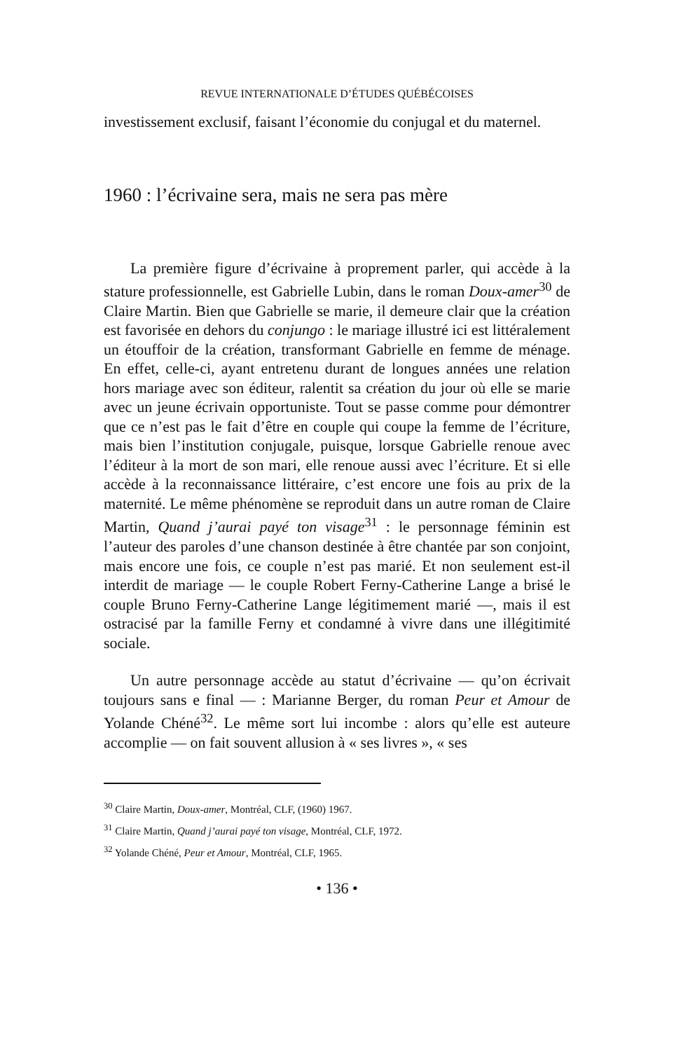REVUE INTERNATIONALE D’ÉTUDES QUÉBÉCOISES
investissement exclusif, faisant l’économie du conjugal et du maternel.
1960 : l’écrivaine sera, mais ne sera pas mère
La première figure d’écrivaine à proprement parler, qui accède à la stature professionnelle, est Gabrielle Lubin, dans le roman Doux-amer<sup>30</sup> de Claire Martin. Bien que Gabrielle se marie, il demeure clair que la création est favorisée en dehors du conjungo : le mariage illustré ici est littéralement un étouffoir de la création, transformant Gabrielle en femme de ménage. En effet, celle-ci, ayant entretenu durant de longues années une relation hors mariage avec son éditeur, ralentit sa création du jour où elle se marie avec un jeune écrivain opportuniste. Tout se passe comme pour démontrer que ce n’est pas le fait d’être en couple qui coupe la femme de l’écriture, mais bien l’institution conjugale, puisque, lorsque Gabrielle renoue avec l’éditeur à la mort de son mari, elle renoue aussi avec l’écriture. Et si elle accède à la reconnaissance littéraire, c’est encore une fois au prix de la maternité. Le même phénomène se reproduit dans un autre roman de Claire Martin, Quand j’aurai payé ton visage<sup>31</sup> : le personnage féminin est l’auteur des paroles d’une chanson destinée à être chantée par son conjoint, mais encore une fois, ce couple n’est pas marié. Et non seulement est-il interdit de mariage — le couple Robert Ferny-Catherine Lange a brisé le couple Bruno Ferny-Catherine Lange légitimement marié —, mais il est ostracisé par la famille Ferny et condamné à vivre dans une illégitimité sociale.
Un autre personnage accède au statut d’écrivaine — qu’on écrivait toujours sans e final — : Marianne Berger, du roman Peur et Amour de Yolande Chéné<sup>32</sup>. Le même sort lui incombe : alors qu’elle est auteure accomplie — on fait souvent allusion à « ses livres », « ses
<sup>30</sup> Claire Martin, Doux-amer, Montréal, CLF, (1960) 1967.
<sup>31</sup> Claire Martin, Quand j’aurai payé ton visage, Montréal, CLF, 1972.
<sup>32</sup> Yolande Chéné, Peur et Amour, Montréal, CLF, 1965.
• 136 •